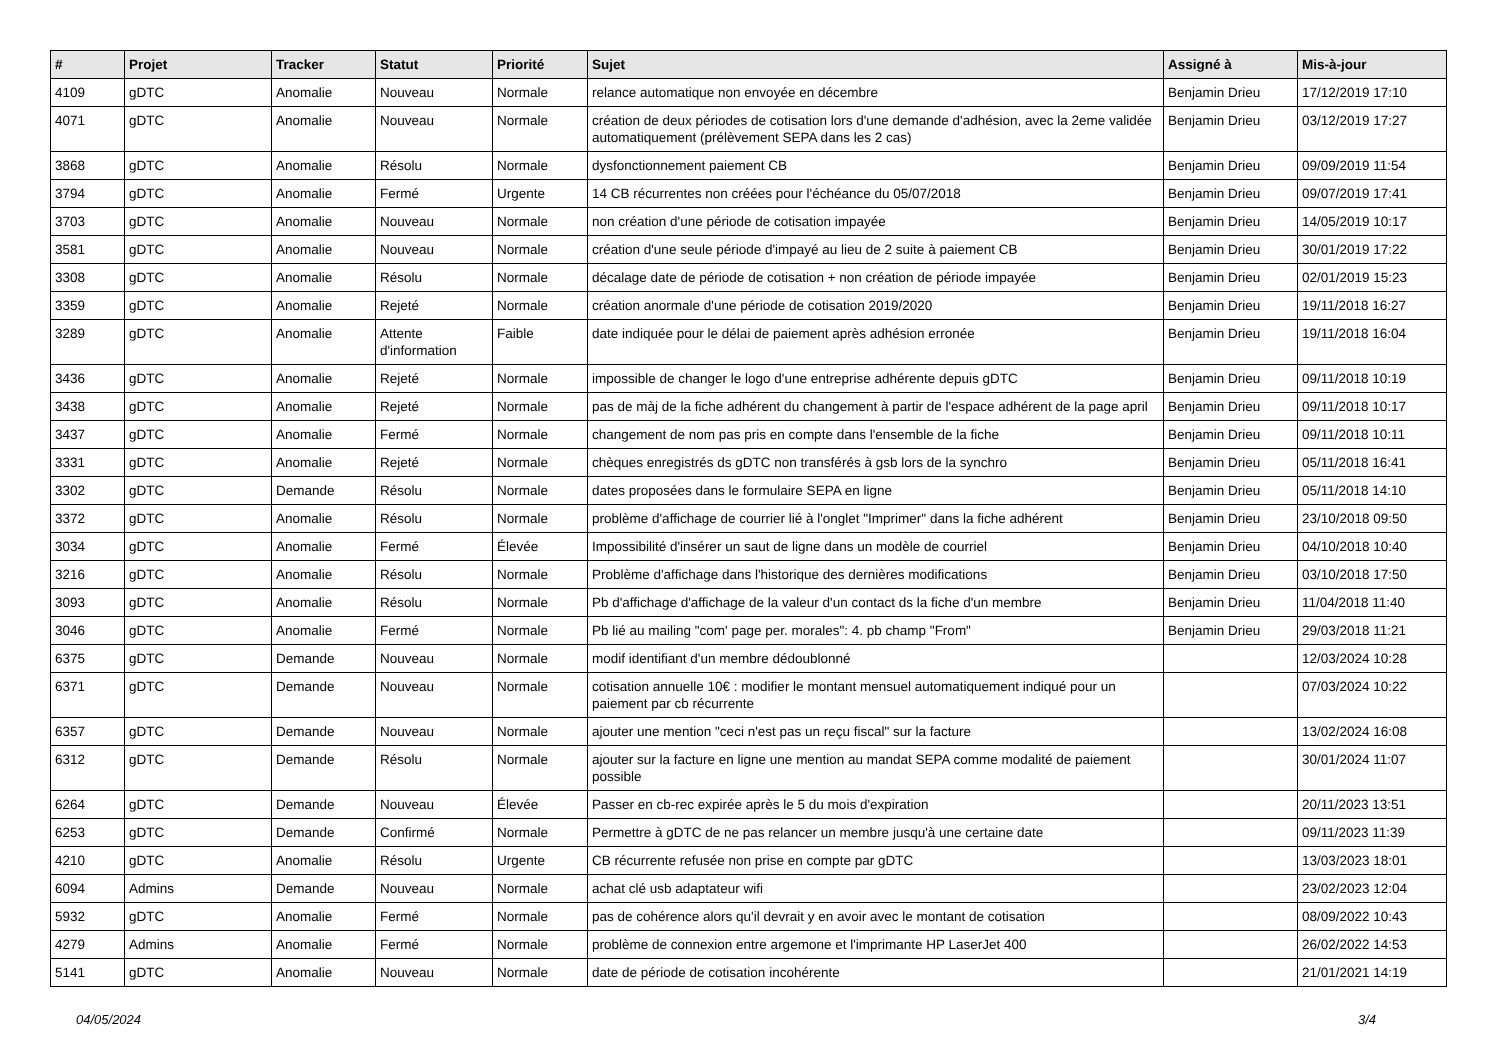| # | Projet | Tracker | Statut | Priorité | Sujet | Assigné à | Mis-à-jour |
| --- | --- | --- | --- | --- | --- | --- | --- |
| 4109 | gDTC | Anomalie | Nouveau | Normale | relance automatique non envoyée en décembre | Benjamin Drieu | 17/12/2019 17:10 |
| 4071 | gDTC | Anomalie | Nouveau | Normale | création de deux périodes de cotisation lors d'une demande d'adhésion, avec la 2eme validée automatiquement (prélèvement SEPA dans les 2 cas) | Benjamin Drieu | 03/12/2019 17:27 |
| 3868 | gDTC | Anomalie | Résolu | Normale | dysfonctionnement paiement CB | Benjamin Drieu | 09/09/2019 11:54 |
| 3794 | gDTC | Anomalie | Fermé | Urgente | 14 CB récurrentes non créées pour l'échéance du 05/07/2018 | Benjamin Drieu | 09/07/2019 17:41 |
| 3703 | gDTC | Anomalie | Nouveau | Normale | non création d'une période de cotisation impayée | Benjamin Drieu | 14/05/2019 10:17 |
| 3581 | gDTC | Anomalie | Nouveau | Normale | création d'une seule période d'impayé au lieu de 2 suite à paiement CB | Benjamin Drieu | 30/01/2019 17:22 |
| 3308 | gDTC | Anomalie | Résolu | Normale | décalage date de période de cotisation + non création de période impayée | Benjamin Drieu | 02/01/2019 15:23 |
| 3359 | gDTC | Anomalie | Rejeté | Normale | création anormale d'une période de cotisation 2019/2020 | Benjamin Drieu | 19/11/2018 16:27 |
| 3289 | gDTC | Anomalie | Attente d'information | Faible | date indiquée pour le délai de paiement après adhésion erronée | Benjamin Drieu | 19/11/2018 16:04 |
| 3436 | gDTC | Anomalie | Rejeté | Normale | impossible de changer le logo d'une entreprise adhérente depuis gDTC | Benjamin Drieu | 09/11/2018 10:19 |
| 3438 | gDTC | Anomalie | Rejeté | Normale | pas de màj de la fiche adhérent du changement à partir de l'espace adhérent de la page april | Benjamin Drieu | 09/11/2018 10:17 |
| 3437 | gDTC | Anomalie | Fermé | Normale | changement de nom pas pris en compte dans l'ensemble de la fiche | Benjamin Drieu | 09/11/2018 10:11 |
| 3331 | gDTC | Anomalie | Rejeté | Normale | chèques enregistrés ds gDTC non transférés à gsb lors de la synchro | Benjamin Drieu | 05/11/2018 16:41 |
| 3302 | gDTC | Demande | Résolu | Normale | dates proposées dans le formulaire SEPA en ligne | Benjamin Drieu | 05/11/2018 14:10 |
| 3372 | gDTC | Anomalie | Résolu | Normale | problème d'affichage de courrier lié à l'onglet "Imprimer" dans la fiche adhérent | Benjamin Drieu | 23/10/2018 09:50 |
| 3034 | gDTC | Anomalie | Fermé | Élevée | Impossibilité d'insérer un saut de ligne dans un modèle de courriel | Benjamin Drieu | 04/10/2018 10:40 |
| 3216 | gDTC | Anomalie | Résolu | Normale | Problème d'affichage dans l'historique des dernières modifications | Benjamin Drieu | 03/10/2018 17:50 |
| 3093 | gDTC | Anomalie | Résolu | Normale | Pb d'affichage d'affichage de la valeur d'un contact ds la fiche d'un membre | Benjamin Drieu | 11/04/2018 11:40 |
| 3046 | gDTC | Anomalie | Fermé | Normale | Pb lié au mailing "com' page per. morales": 4. pb champ "From" | Benjamin Drieu | 29/03/2018 11:21 |
| 6375 | gDTC | Demande | Nouveau | Normale | modif identifiant d'un membre dédoublonné | | 12/03/2024 10:28 |
| 6371 | gDTC | Demande | Nouveau | Normale | cotisation annuelle 10€ : modifier le montant mensuel automatiquement indiqué pour un paiement par cb récurrente | | 07/03/2024 10:22 |
| 6357 | gDTC | Demande | Nouveau | Normale | ajouter une mention "ceci n'est pas un reçu fiscal" sur la facture | | 13/02/2024 16:08 |
| 6312 | gDTC | Demande | Résolu | Normale | ajouter sur la facture en ligne une mention au mandat SEPA comme modalité de paiement possible | | 30/01/2024 11:07 |
| 6264 | gDTC | Demande | Nouveau | Élevée | Passer en cb-rec expirée après le 5 du mois d'expiration | | 20/11/2023 13:51 |
| 6253 | gDTC | Demande | Confirmé | Normale | Permettre à gDTC de ne pas relancer un membre jusqu'à une certaine date | | 09/11/2023 11:39 |
| 4210 | gDTC | Anomalie | Résolu | Urgente | CB récurrente refusée non prise en compte par gDTC | | 13/03/2023 18:01 |
| 6094 | Admins | Demande | Nouveau | Normale | achat clé usb adaptateur wifi | | 23/02/2023 12:04 |
| 5932 | gDTC | Anomalie | Fermé | Normale | pas de cohérence alors qu'il devrait y en avoir avec le montant de cotisation | | 08/09/2022 10:43 |
| 4279 | Admins | Anomalie | Fermé | Normale | problème de connexion entre argemone et l'imprimante HP LaserJet 400 | | 26/02/2022 14:53 |
| 5141 | gDTC | Anomalie | Nouveau | Normale | date de période de cotisation incohérente | | 21/01/2021 14:19 |
04/05/2024 3/4